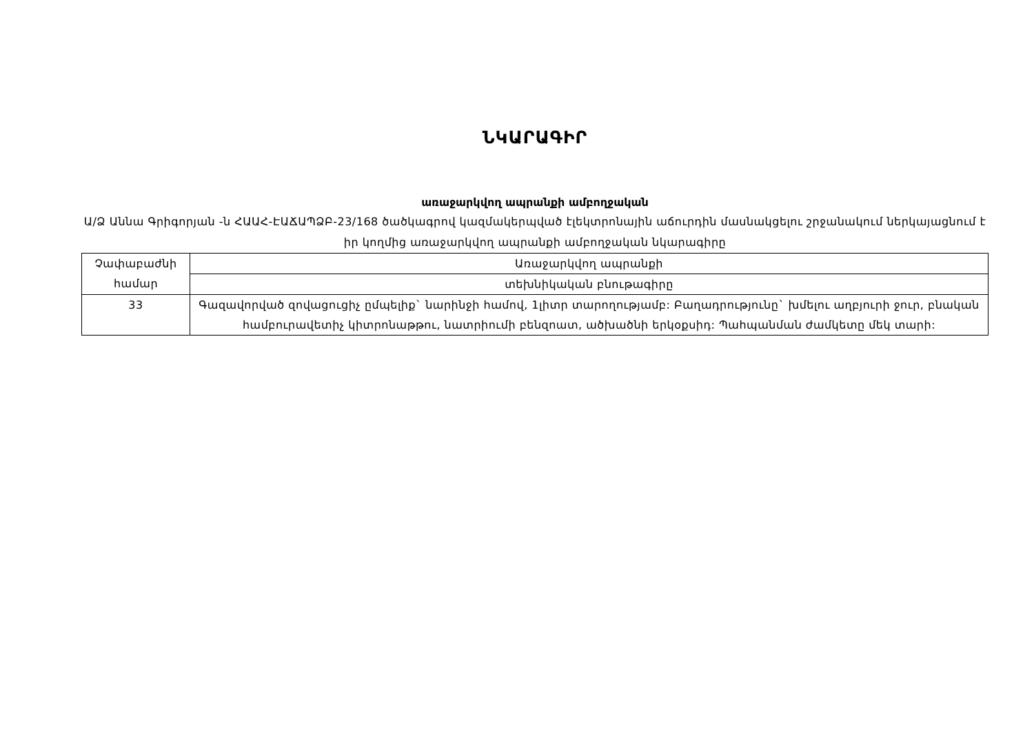ՆԿԱՐԱԳԻՐ
առաջարկվող ապրանքի ամբողջական
Ա/Ձ Աննա Գրիգորյան -ն ՀԱԱՀ-ԷԱՃԱՊՁԲ-23/168 ծածկագրով կազմակերպված էլեկտրոնային աճուրդին մասնակցելու շրջանակում ներկայացնում է իր կողմից առաջարկվող ապրանքի ամբողջական նկարագիրը
| Չափաբաժնի համար | Առաջարկվող ապրանքի |
| --- | --- |
| | տեխնիկական բնութագիրը |
| 33 | Գազավորված զովացուցիչ ըմպելիք` նարինջի համով, 1լիտր տարողությամբ: Բաղադրությունը` խմելու աղբյուրի ջուր, բնական համբուրավետիչ կիտրոնաթթու, նատրիումի բենզոատ, ածխածնի երկօքսիդ: Պահպանման ժամկետը մեկ տարի: |